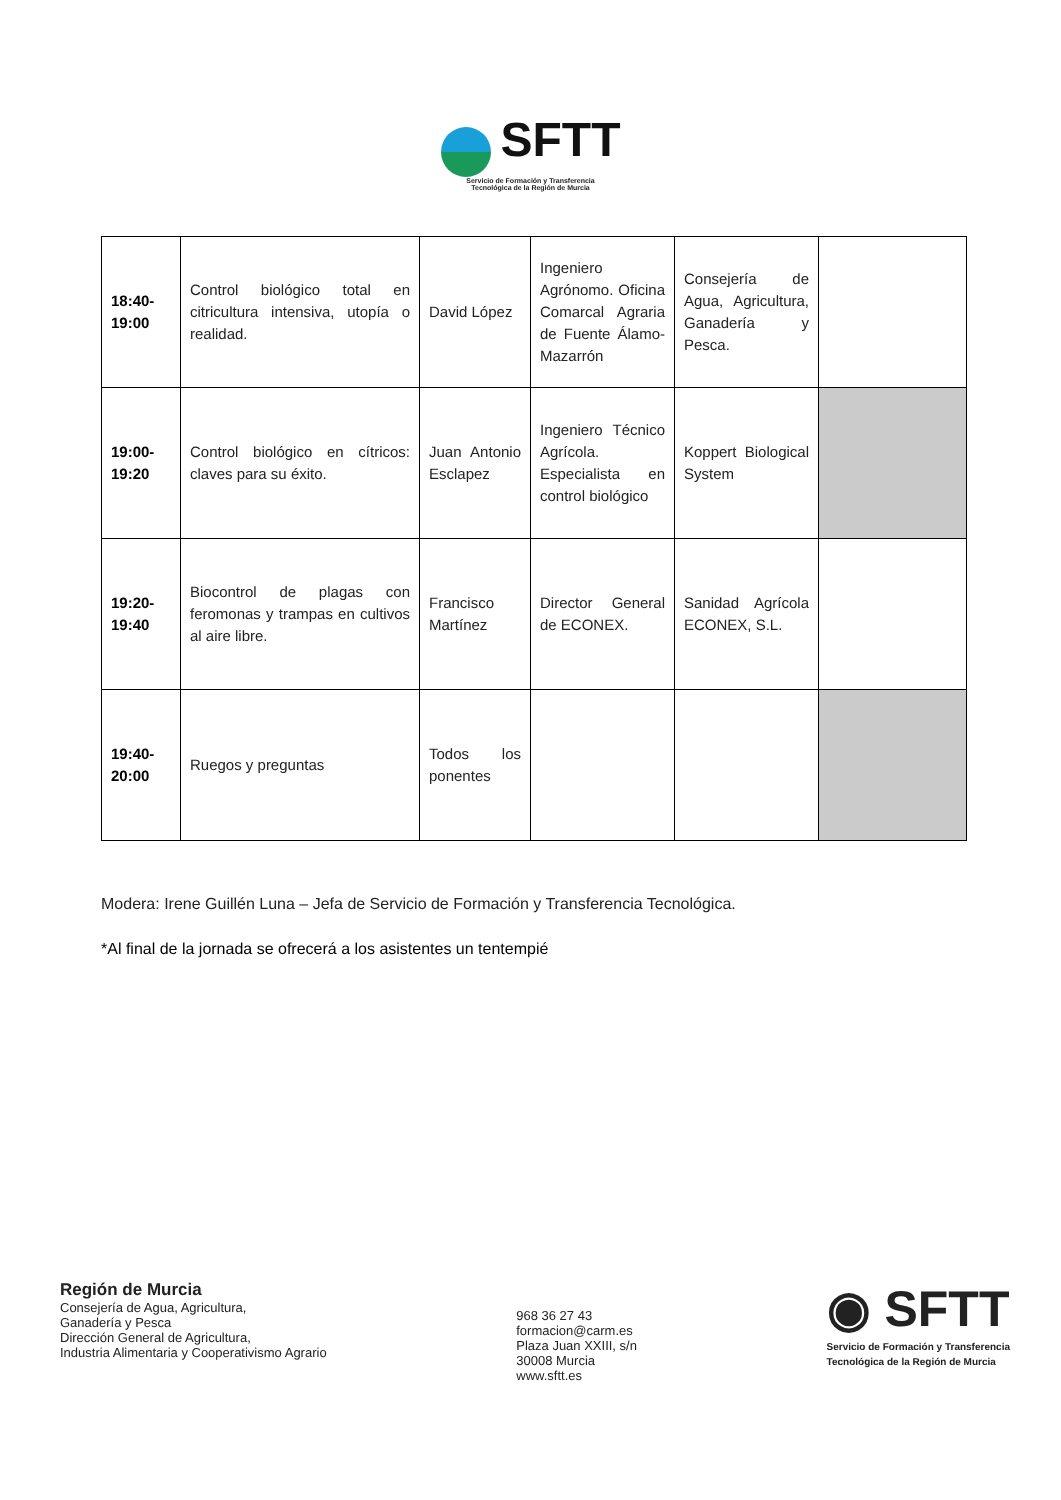SFTT
Servicio de Formación y Transferencia
Tecnológica de la Región de Murcia
| 18:40- 19:00 | Control biológico total en citricultura intensiva, utopía o realidad. | David López | Ingeniero Agrónomo. Oficina Comarcal Agraria de Fuente Álamo-Mazarrón | Consejería de Agua, Agricultura, Ganadería y Pesca. | |
| 19:00- 19:20 | Control biológico en cítricos: claves para su éxito. | Juan Antonio Esclapez | Ingeniero Técnico Agrícola. Especialista en control biológico | Koppert Biological System | |
| 19:20- 19:40 | Biocontrol de plagas con feromonas y trampas en cultivos al aire libre. | Francisco Martínez | Director General de ECONEX. | Sanidad Agrícola ECONEX, S.L. | |
| 19:40- 20:00 | Ruegos y preguntas | Todos los ponentes | | | |
Modera: Irene Guillén Luna – Jefa de Servicio de Formación y Transferencia Tecnológica.
*Al final de la jornada se ofrecerá a los asistentes un tentempié
Región de Murcia
Consejería de Agua, Agricultura,
Ganadería y Pesca
Dirección General de Agricultura,
Industria Alimentaria y Cooperativismo Agrario
968 36 27 43
formacion@carm.es
Plaza Juan XXIII, s/n
30008 Murcia
www.sftt.es
◉ SFTT
Servicio de Formación y Transferencia
Tecnológica de la Región de Murcia